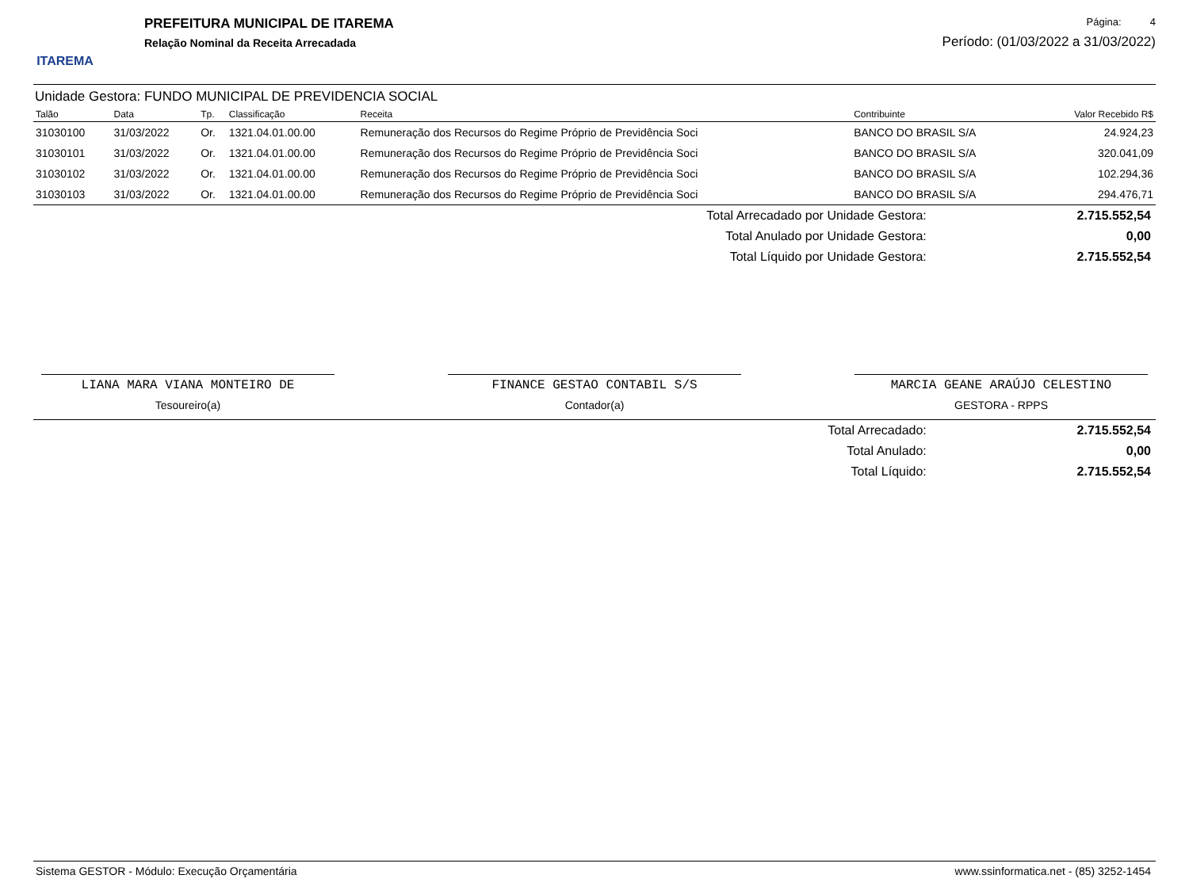ITAREMA
PREFEITURA MUNICIPAL DE ITAREMA
Relação Nominal da Receita Arrecadada
Página: 4
Período: (01/03/2022 a 31/03/2022)
Unidade Gestora: FUNDO MUNICIPAL DE PREVIDENCIA SOCIAL
| Talão | Data | Tp. | Classificação | Receita | Contribuinte | Valor Recebido R$ |
| --- | --- | --- | --- | --- | --- | --- |
| 31030100 | 31/03/2022 | Or. | 1321.04.01.00.00 | Remuneração dos Recursos do Regime Próprio de Previdência Soci | BANCO DO BRASIL S/A | 24.924,23 |
| 31030101 | 31/03/2022 | Or. | 1321.04.01.00.00 | Remuneração dos Recursos do Regime Próprio de Previdência Soci | BANCO DO BRASIL S/A | 320.041,09 |
| 31030102 | 31/03/2022 | Or. | 1321.04.01.00.00 | Remuneração dos Recursos do Regime Próprio de Previdência Soci | BANCO DO BRASIL S/A | 102.294,36 |
| 31030103 | 31/03/2022 | Or. | 1321.04.01.00.00 | Remuneração dos Recursos do Regime Próprio de Previdência Soci | BANCO DO BRASIL S/A | 294.476,71 |
| Total Arrecadado por Unidade Gestora: | 2.715.552,54 |
| Total Anulado por Unidade Gestora: | 0,00 |
| Total Líquido por Unidade Gestora: | 2.715.552,54 |
LIANA MARA VIANA MONTEIRO DE
Tesoureiro(a)
FINANCE GESTAO CONTABIL S/S
Contador(a)
MARCIA GEANE ARAÚJO CELESTINO
GESTORA - RPPS
| Total Arrecadado: | 2.715.552,54 |
| Total Anulado: | 0,00 |
| Total Líquido: | 2.715.552,54 |
Sistema GESTOR - Módulo: Execução Orçamentária www.ssinformatica.net - (85) 3252-1454